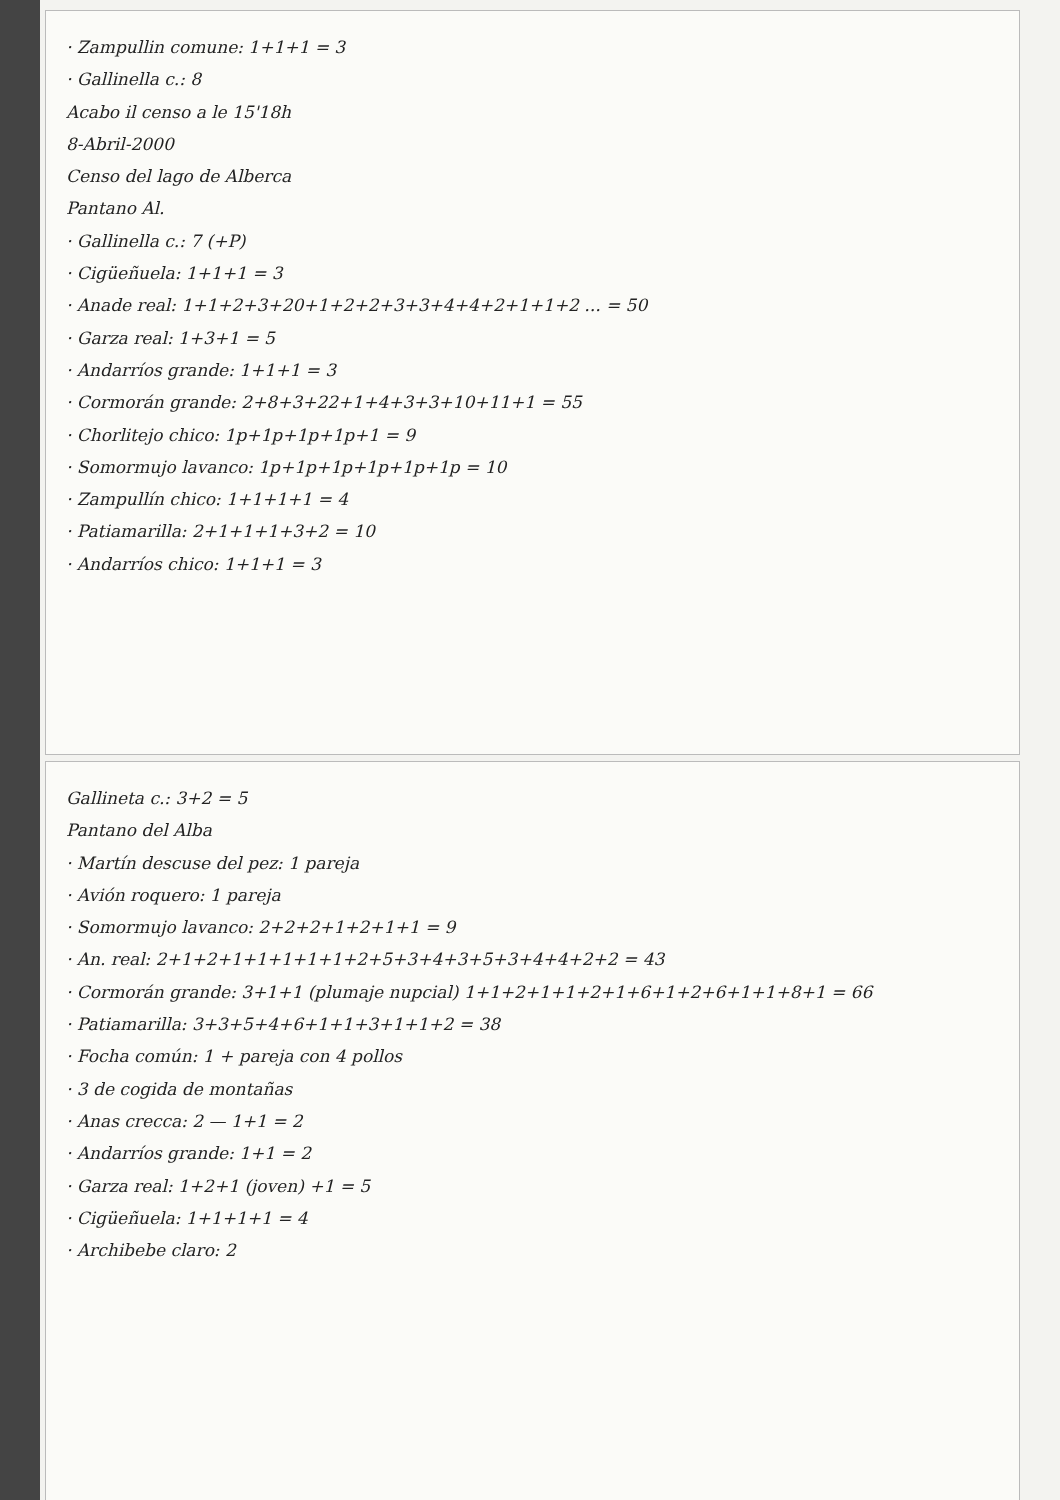· Zampullin comune: 1+1+1 = 3
· Gallinella c.: 8
Acabo il censo a le 15'18h
8-Abril-2000
Censo del lago de Alberca
Pantano Al.
· Gallinella c.: 7 (+P)
· Cigüeñuela: 1+1+1 = 3
· Anade real: 1+1+2+3+20+1+2+2+3+3+4+4+2+1+1+2 ... = 50
· Garza real: 1+3+1 = 5
· Andarríos grande: 1+1+1 = 3
· Cormorán grande: 2+8+3+22+1+4+3+3+10+11+1 = 55
· Chorlitejo chico: 1p+1p+1p+1p+1 = 9
· Somormujo lavanco: 1p+1p+1p+1p+1p+1p = 10
· Zampullín chico: 1+1+1+1 = 4
· Patiamarilla: 2+1+1+1+3+2 = 10
· Andarríos chico: 1+1+1 = 3
Gallineta c.: 3+2 = 5
Pantano del Alba
· Martín descuse del pez: 1 pareja
· Avión roquero: 1 pareja
· Somormujo lavanco: 2+2+2+1+2+1+1 = 9
· An. real: 2+1+2+1+1+1+1+1+2+5+3+4+3+5+3+4+4+2+2 = 43
· Cormorán grande: 3+1+1 (plumaje nupcial) 1+1+2+1+1+2+1+6+1+2+6+1+1+8+1 = 66
· Patiamarilla: 3+3+5+4+6+1+1+3+1+1+2 = 38
· Focha común: 1 + pareja con 4 pollos
· 3 de cogida de montañas
· Anas crecca: 2 — 1+1 = 2
· Andarríos grande: 1+1 = 2
· Garza real: 1+2+1 (joven) +1 = 5
· Cigüeñuela: 1+1+1+1 = 4
· Archibebe claro: 2